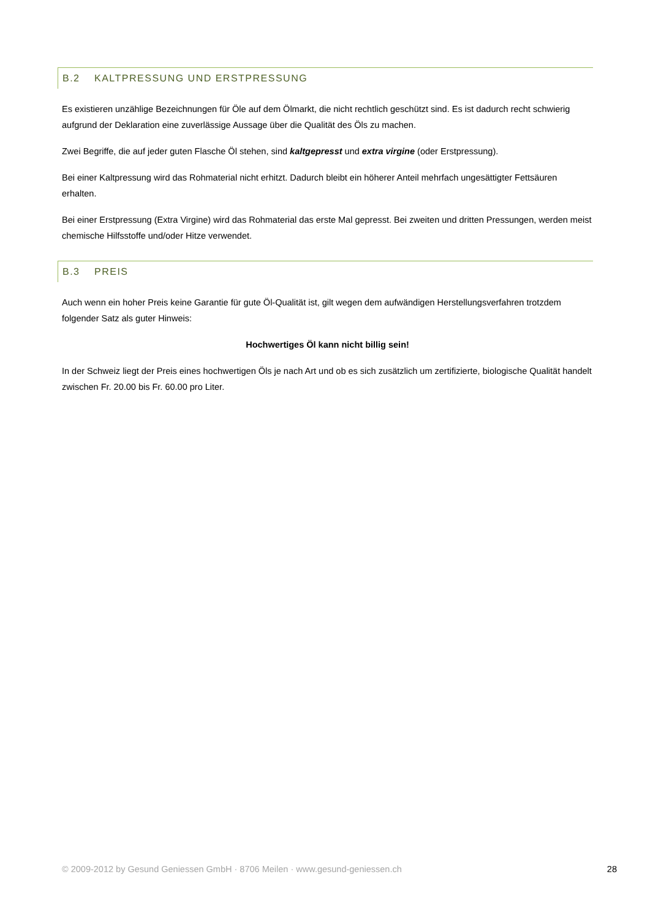B.2 KALTPRESSUNG UND ERSTPRESSUNG
Es existieren unzählige Bezeichnungen für Öle auf dem Ölmarkt, die nicht rechtlich geschützt sind. Es ist dadurch recht schwierig aufgrund der Deklaration eine zuverlässige Aussage über die Qualität des Öls zu machen.
Zwei Begriffe, die auf jeder guten Flasche Öl stehen, sind kaltgepresst und extra virgine (oder Erstpressung).
Bei einer Kaltpressung wird das Rohmaterial nicht erhitzt. Dadurch bleibt ein höherer Anteil mehrfach ungesättigter Fettsäuren erhalten.
Bei einer Erstpressung (Extra Virgine) wird das Rohmaterial das erste Mal gepresst. Bei zweiten und dritten Pressungen, werden meist chemische Hilfsstoffe und/oder Hitze verwendet.
B.3 PREIS
Auch wenn ein hoher Preis keine Garantie für gute Öl-Qualität ist, gilt wegen dem aufwändigen Herstellungsverfahren trotzdem folgender Satz als guter Hinweis:
Hochwertiges Öl kann nicht billig sein!
In der Schweiz liegt der Preis eines hochwertigen Öls je nach Art und ob es sich zusätzlich um zertifizierte, biologische Qualität handelt zwischen Fr. 20.00 bis Fr. 60.00 pro Liter.
© 2009-2012 by Gesund Geniessen GmbH · 8706 Meilen · www.gesund-geniessen.ch 28